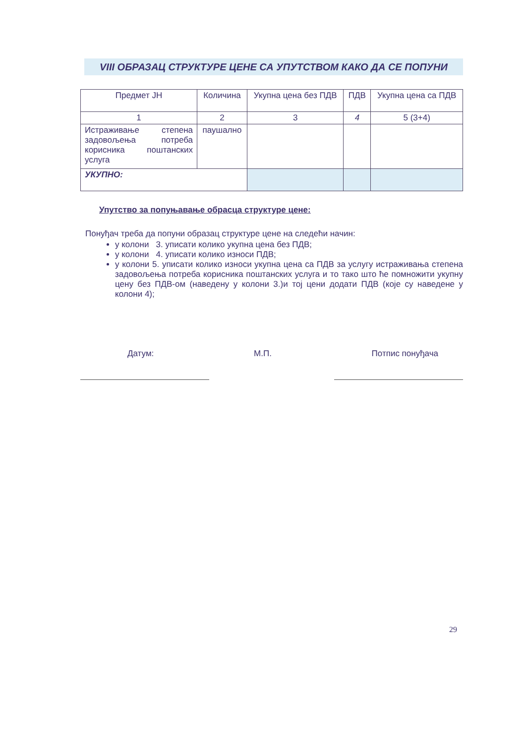VIII ОБРАЗАЦ СТРУКТУРЕ ЦЕНЕ СА УПУТСТВОМ КАКО ДА СЕ ПОПУНИ
| Предмет ЈН | Количина | Укупна цена без ПДВ | ПДВ | Укупна цена са ПДВ |
| 1 | 2 | 3 | 4 | 5 (3+4) |
| Истраживање степена задовољења потреба корисника поштанских услуга | паушално | | | |
| УКУПНО: | | | | |
Упутство за попуњавање обрасца структуре цене:
Понуђач треба да попуни образац структуре цене на следећи начин:
у колони 3. уписати колико укупна цена без ПДВ;
у колони 4. уписати колико износи ПДВ;
у колони 5. уписати колико износи укупна цена са ПДВ за услугу истраживања степена задовољења потреба корисника поштанских услуга и то тако што ће помножити укупну цену без ПДВ-ом (наведену у колони 3.)и тој цени додати ПДВ (које су наведене у колони 4);
Датум: М.П. Потпис понуђача
29